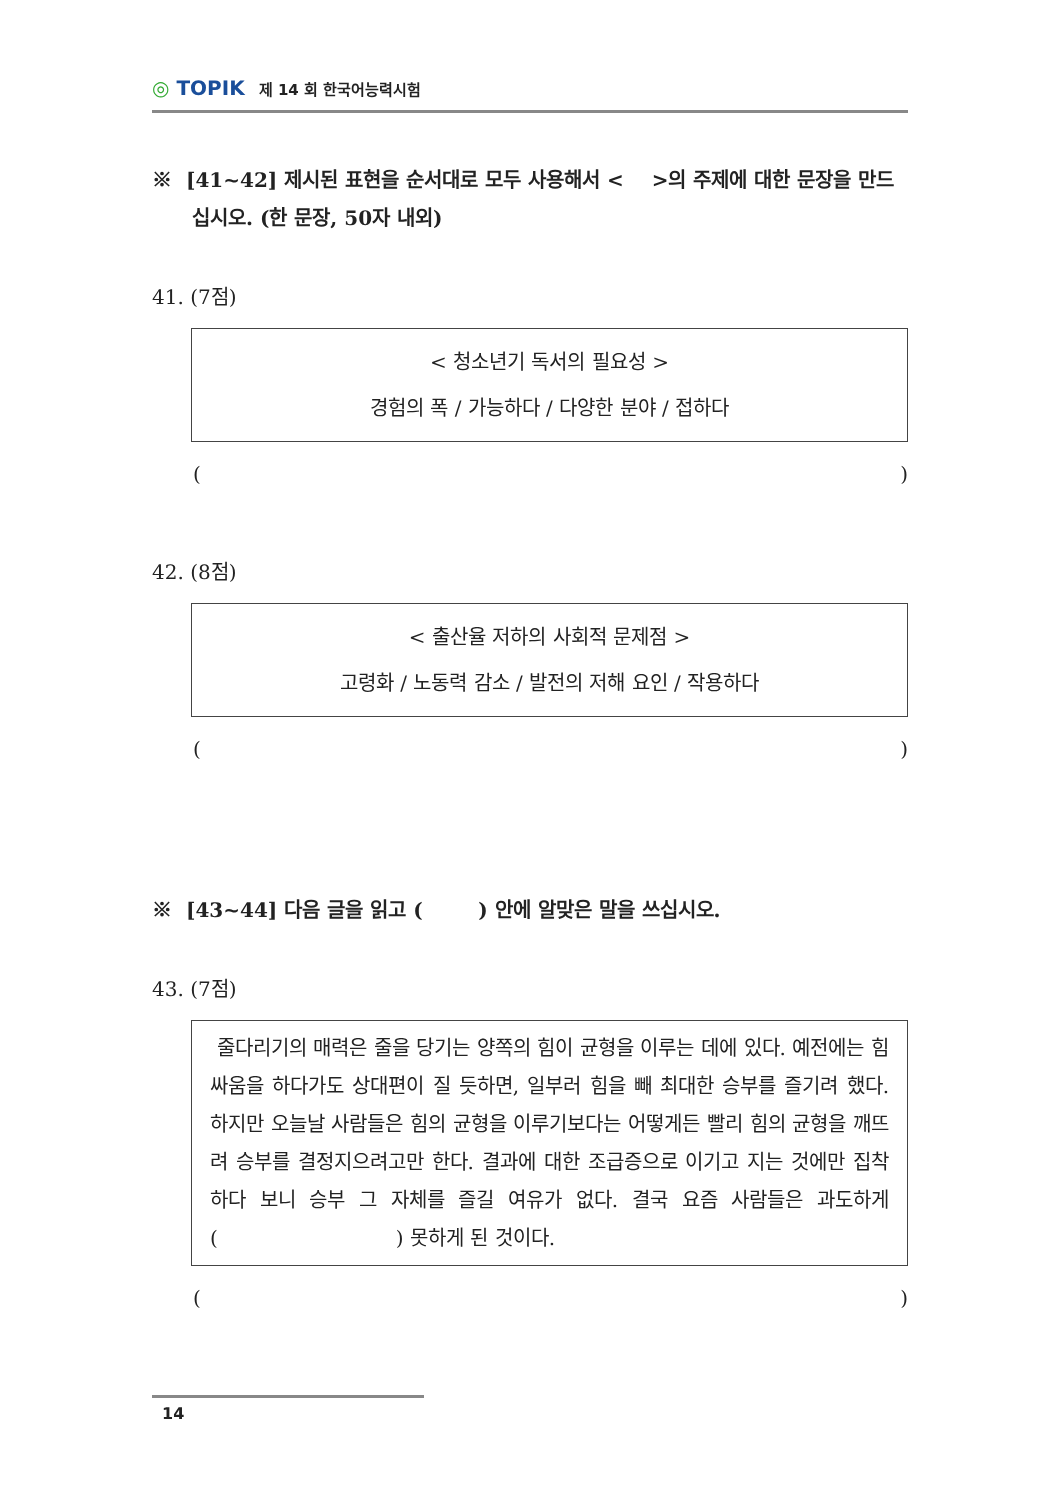◎ TOPIK
제 14 회 한국어능력시험
※ [41~42] 제시된 표현을 순서대로 모두 사용해서 < >의 주제에 대한 문장을 만드십시오. (한 문장, 50자 내외)
41. (7점)
< 청소년기 독서의 필요성 >
경험의 폭 / 가능하다 / 다양한 분야 / 접하다
()
42. (8점)
< 출산율 저하의 사회적 문제점 >
고령화 / 노동력 감소 / 발전의 저해 요인 / 작용하다
()
※ [43~44] 다음 글을 읽고 ( ) 안에 알맞은 말을 쓰십시오.
43. (7점)
줄다리기의 매력은 줄을 당기는 양쪽의 힘이 균형을 이루는 데에 있다. 예전에는 힘 싸움을 하다가도 상대편이 질 듯하면, 일부러 힘을 빼 최대한 승부를 즐기려 했다. 하지만 오늘날 사람들은 힘의 균형을 이루기보다는 어떻게든 빨리 힘의 균형을 깨뜨려 승부를 결정지으려고만 한다. 결과에 대한 조급증으로 이기고 지는 것에만 집착하다 보니 승부 그 자체를 즐길 여유가 없다. 결국 요즘 사람들은 과도하게 ( ) 못하게 된 것이다.
()
14